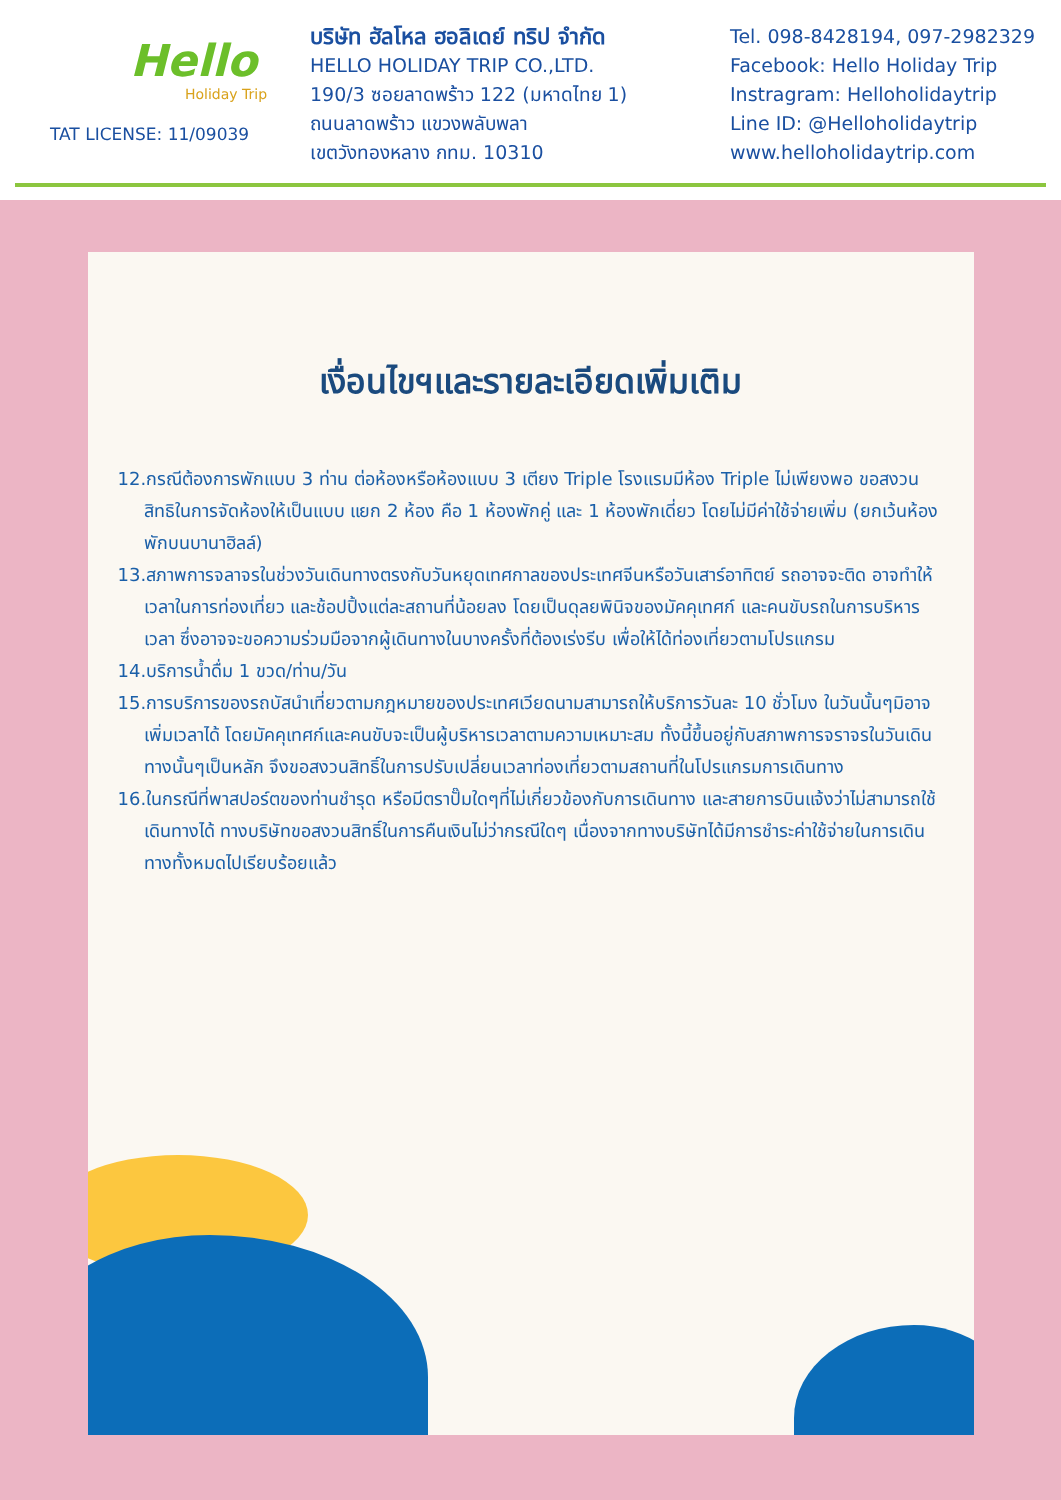Hello
Holiday Trip
TAT LICENSE: 11/09039
บริษัท ฮัลโหล ฮอลิเดย์ ทริป จำกัด
HELLO HOLIDAY TRIP CO.,LTD.
190/3 ซอยลาดพร้าว 122 (มหาดไทย 1)
ถนนลาดพร้าว แขวงพลับพลา
เขตวังทองหลาง กทม. 10310
Tel. 098-8428194, 097-2982329
Facebook: Hello Holiday Trip
Instragram: Helloholidaytrip
Line ID: @Helloholidaytrip
www.helloholidaytrip.com
เงื่อนไขฯและรายละเอียดเพิ่มเติม
12.กรณีต้องการพักแบบ 3 ท่าน ต่อห้องหรือห้องแบบ 3 เตียง Triple โรงแรมมีห้อง Triple ไม่เพียงพอ ขอสงวนสิทธิในการจัดห้องให้เป็นแบบ แยก 2 ห้อง คือ 1 ห้องพักคู่ และ 1 ห้องพักเดี่ยว โดยไม่มีค่าใช้จ่ายเพิ่ม (ยกเว้นห้องพักบนบานาฮิลล์)
13.สภาพการจลาจรในช่วงวันเดินทางตรงกับวันหยุดเทศกาลของประเทศจีนหรือวันเสาร์อาทิตย์ รถอาจจะติด อาจทำให้เวลาในการท่องเที่ยว และช้อปปิ้งแต่ละสถานที่น้อยลง โดยเป็นดุลยพินิจของมัคคุเทศก์ และคนขับรถในการบริหารเวลา ซึ่งอาจจะขอความร่วมมือจากผู้เดินทางในบางครั้งที่ต้องเร่งรีบ เพื่อให้ได้ท่องเที่ยวตามโปรแกรม
14.บริการน้ำดื่ม 1 ขวด/ท่าน/วัน
15.การบริการของรถบัสนำเที่ยวตามกฎหมายของประเทศเวียดนามสามารถให้บริการวันละ 10 ชั่วโมง ในวันนั้นๆมิอาจเพิ่มเวลาได้ โดยมัคคุเทศก์และคนขับจะเป็นผู้บริหารเวลาตามความเหมาะสม ทั้งนี้ขึ้นอยู่กับสภาพการจราจรในวันเดินทางนั้นๆเป็นหลัก จึงขอสงวนสิทธิ์ในการปรับเปลี่ยนเวลาท่องเที่ยวตามสถานที่ในโปรแกรมการเดินทาง
16.ในกรณีที่พาสปอร์ตของท่านชำรุด หรือมีตราปั๊มใดๆที่ไม่เกี่ยวข้องกับการเดินทาง และสายการบินแจ้งว่าไม่สามารถใช้เดินทางได้ ทางบริษัทขอสงวนสิทธิ์ในการคืนเงินไม่ว่ากรณีใดๆ เนื่องจากทางบริษัทได้มีการชำระค่าใช้จ่ายในการเดินทางทั้งหมดไปเรียบร้อยแล้ว